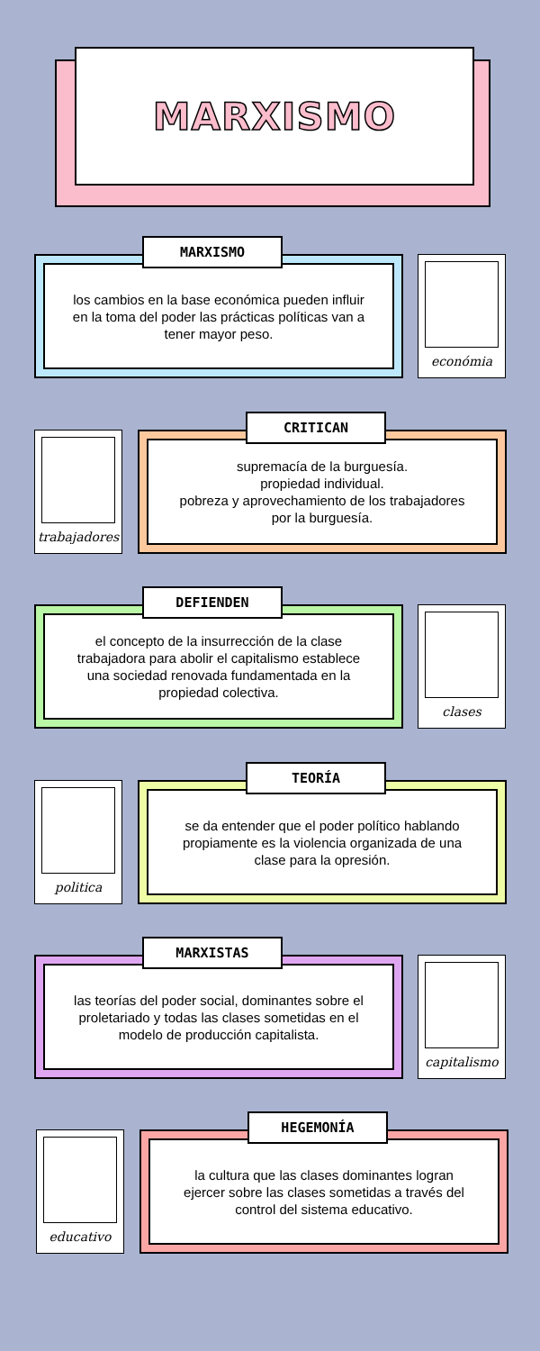MARXISMO
MARXISMO
los cambios en la base económica pueden influir en la toma del poder las prácticas políticas van a tener mayor peso.
económia
trabajadores
CRITICAN
supremacía de la burguesía.
propiedad individual.
pobreza y aprovechamiento de los trabajadores por la burguesía.
DEFIENDEN
el concepto de la insurrección de la clase trabajadora para abolir el capitalismo establece una sociedad renovada fundamentada en la propiedad colectiva.
clases
politica
TEORÍA
se da entender que el poder político hablando propiamente es la violencia organizada de una clase para la opresión.
MARXISTAS
las teorías del poder social, dominantes sobre el proletariado y todas las clases sometidas en el modelo de producción capitalista.
capitalismo
educativo
HEGEMONÍA
la cultura que las clases dominantes logran ejercer sobre las clases sometidas a través del control del sistema educativo.